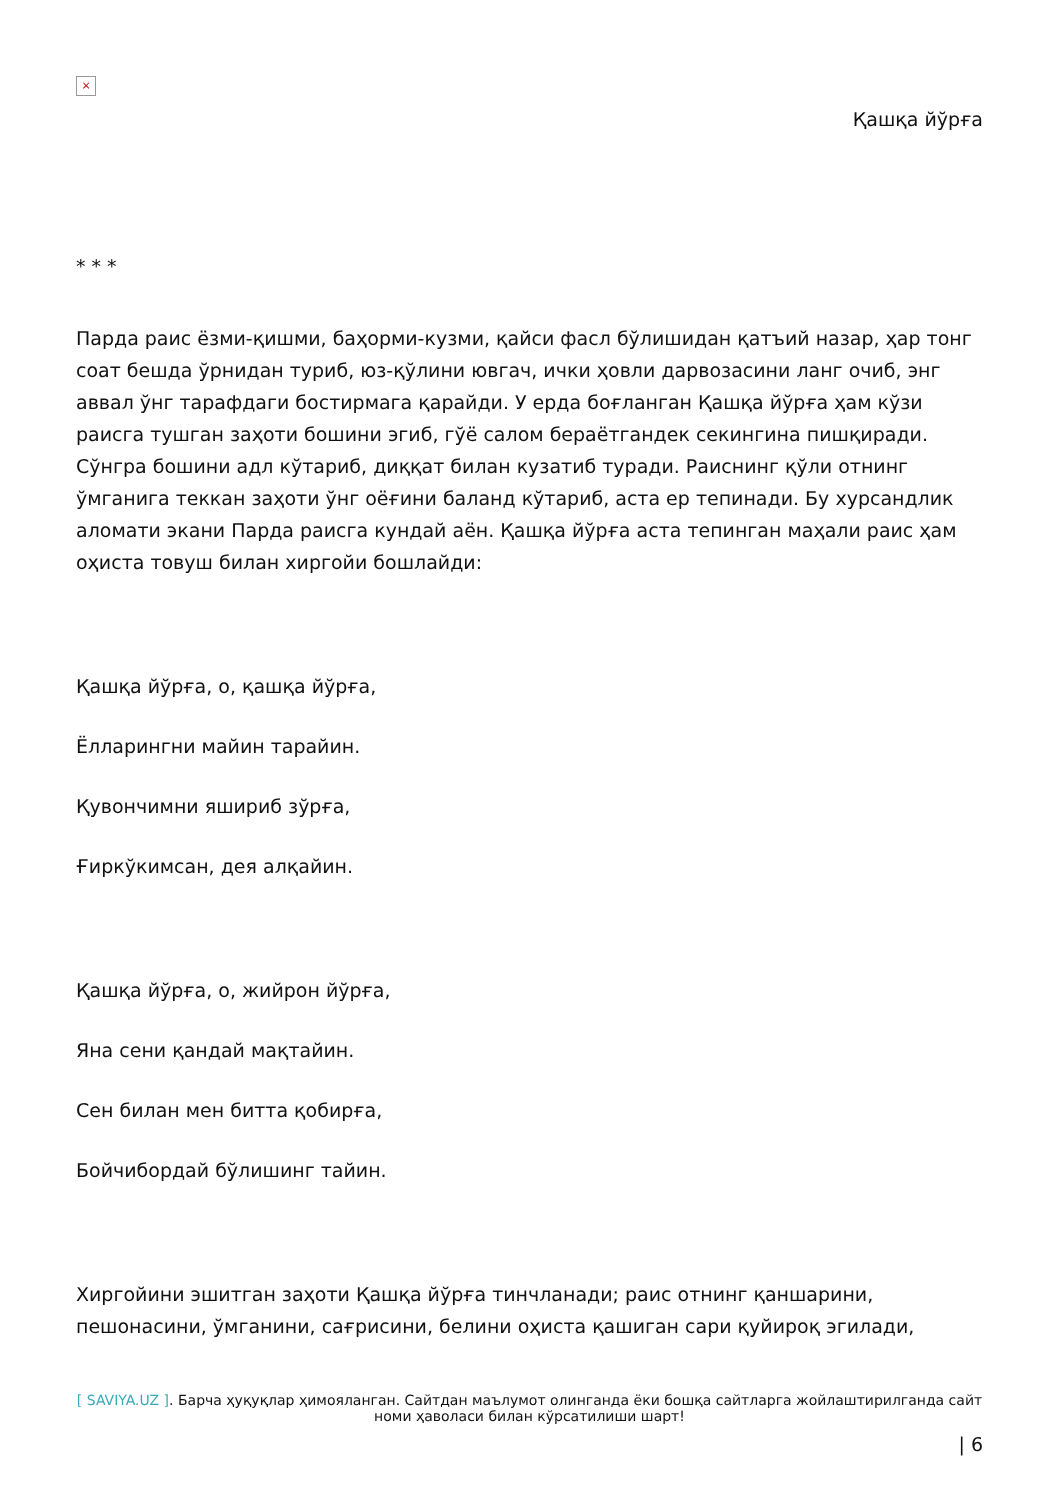×
Қашқа йўрға
* * *
Парда раис ёзми-қишми, баҳорми-кузми, қайси фасл бўлишидан қатъий назар, ҳар тонг соат бешда ўрнидан туриб, юз-қўлини ювгач, ички ҳовли дарвозасини ланг очиб, энг аввал ўнг тарафдаги бостирмага қарайди. У ерда боғланган Қашқа йўрға ҳам кўзи раисга тушган заҳоти бошини эгиб, гўё салом бераётгандек секингина пишқиради. Сўнгра бошини адл кўтариб, диққат билан кузатиб туради. Раиснинг қўли отнинг ўмганига теккан заҳоти ўнг оёғини баланд кўтариб, аста ер тепинади. Бу хурсандлик аломати экани Парда раисга кундай аён. Қашқа йўрға аста тепинган маҳали раис ҳам оҳиста товуш билан хиргойи бошлайди:
Қашқа йўрға, о, қашқа йўрға,
Ёлларингни майин тарайин.
Қувончимни яшириб зўрға,
Ғиркўкимсан, дея алқайин.
Қашқа йўрға, о, жийрон йўрға,
Яна сени қандай мақтайин.
Сен билан мен битта қобирға,
Бойчибордай бўлишинг тайин.
Хиргойини эшитган заҳоти Қашқа йўрға тинчланади; раис отнинг қаншарини, пешонасини, ўмганини, сағрисини, белини оҳиста қашиган сари қуйироқ эгилади,
[ SAVIYA.UZ ]. Барча ҳуқуқлар ҳимояланган. Сайтдан маълумот олинганда ёки бошқа сайтларга жойлаштирилганда сайт номи ҳаволаси билан кўрсатилиши шарт!
| 6